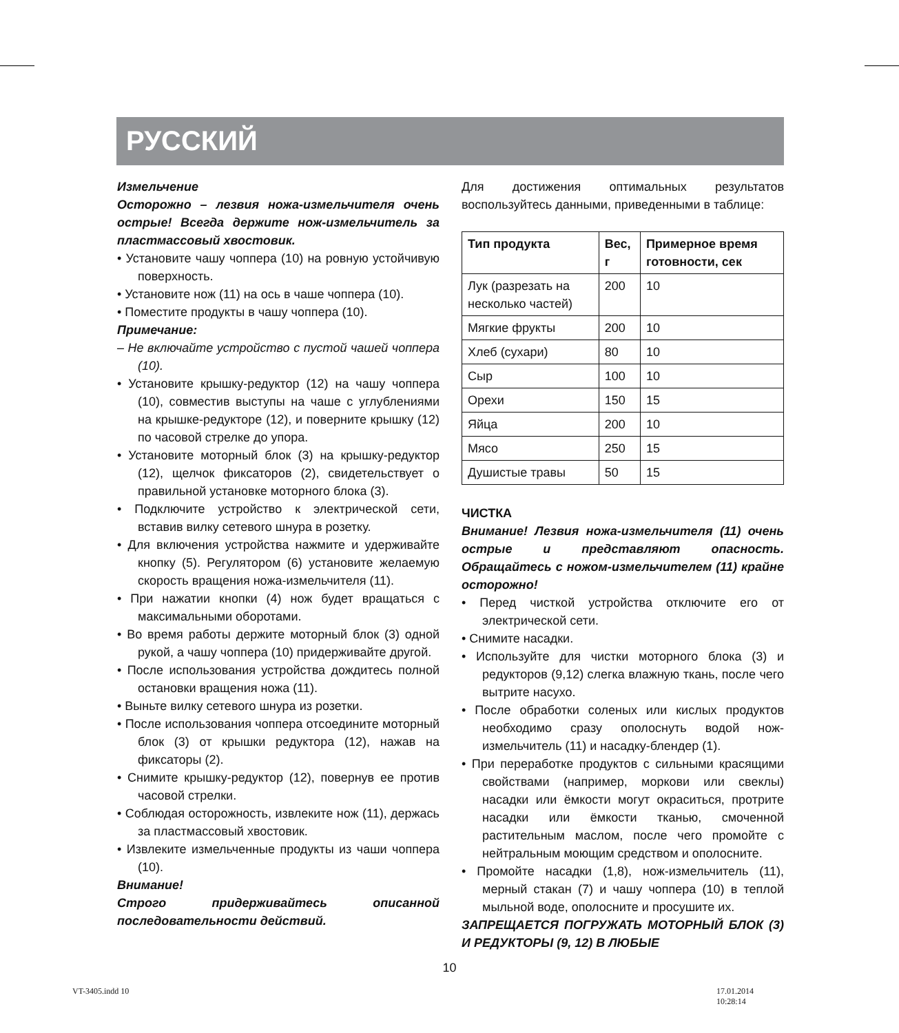РУССКИЙ
Измельчение
Осторожно – лезвия ножа-измельчителя очень острые! Всегда держите нож-измельчитель за пластмассовый хвостовик.
• Установите чашу чоппера (10) на ровную устойчивую поверхность.
• Установите нож (11) на ось в чаше чоппера (10).
• Поместите продукты в чашу чоппера (10).
Примечание:
– Не включайте устройство с пустой чашей чоппера (10).
• Установите крышку-редуктор (12) на чашу чоппера (10), совместив выступы на чаше с углублениями на крышке-редукторе (12), и поверните крышку (12) по часовой стрелке до упора.
• Установите моторный блок (3) на крышку-редуктор (12), щелчок фиксаторов (2), свидетельствует о правильной установке моторного блока (3).
• Подключите устройство к электрической сети, вставив вилку сетевого шнура в розетку.
• Для включения устройства нажмите и удерживайте кнопку (5). Регулятором (6) установите желаемую скорость вращения ножа-измельчителя (11).
• При нажатии кнопки (4) нож будет вращаться с максимальными оборотами.
• Во время работы держите моторный блок (3) одной рукой, а чашу чоппера (10) придерживайте другой.
• После использования устройства дождитесь полной остановки вращения ножа (11).
• Выньте вилку сетевого шнура из розетки.
• После использования чоппера отсоедините моторный блок (3) от крышки редуктора (12), нажав на фиксаторы (2).
• Снимите крышку-редуктор (12), повернув ее против часовой стрелки.
• Соблюдая осторожность, извлеките нож (11), держась за пластмассовый хвостовик.
• Извлеките измельченные продукты из чаши чоппера (10).
Внимание!
Строго придерживайтесь описанной последовательности действий.
Для достижения оптимальных результатов воспользуйтесь данными, приведенными в таблице:
| Тип продукта | Вес, г | Примерное время готовности, сек |
| --- | --- | --- |
| Лук (разрезать на несколько частей) | 200 | 10 |
| Мягкие фрукты | 200 | 10 |
| Хлеб (сухари) | 80 | 10 |
| Сыр | 100 | 10 |
| Орехи | 150 | 15 |
| Яйца | 200 | 10 |
| Мясо | 250 | 15 |
| Душистые травы | 50 | 15 |
ЧИСТКА
Внимание! Лезвия ножа-измельчителя (11) очень острые и представляют опасность. Обращайтесь с ножом-измельчителем (11) крайне осторожно!
• Перед чисткой устройства отключите его от электрической сети.
• Снимите насадки.
• Используйте для чистки моторного блока (3) и редукторов (9,12) слегка влажную ткань, после чего вытрите насухо.
• После обработки соленых или кислых продуктов необходимо сразу ополоснуть водой нож-измельчитель (11) и насадку-блендер (1).
• При переработке продуктов с сильными красящими свойствами (например, моркови или свеклы) насадки или ёмкости могут окраситься, протрите насадки или ёмкости тканью, смоченной растительным маслом, после чего промойте с нейтральным моющим средством и ополосните.
• Промойте насадки (1,8), нож-измельчитель (11), мерный стакан (7) и чашу чоппера (10) в теплой мыльной воде, ополосните и просушите их.
ЗАПРЕЩАЕТСЯ ПОГРУЖАТЬ МОТОРНЫЙ БЛОК (3) И РЕДУКТОРЫ (9, 12) В ЛЮБЫЕ
10
VT-3405.indd 10 17.01.2014 10:28:14